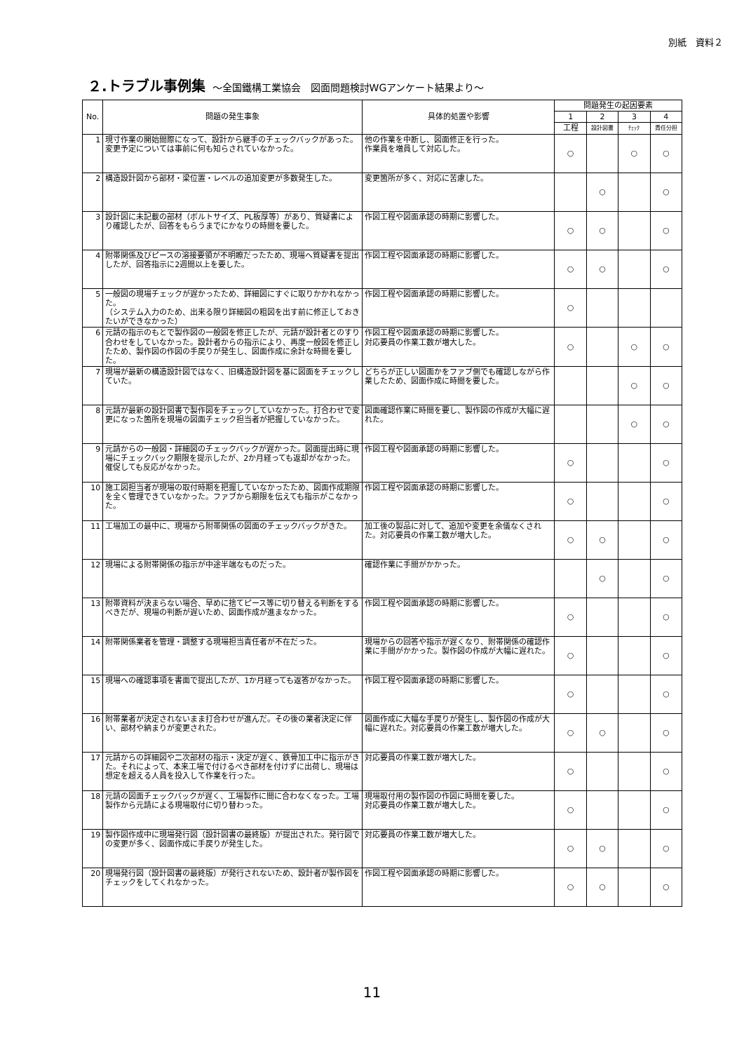別紙　資料２
２.トラブル事例集 ～全国鐵構工業協会　図面問題検討WGアンケート結果より～
| No. | 問題の発生事象 | 具体的処置や影響 | 問題発生の起因要素 | | | |
| --- | --- | --- | --- | --- | --- | --- |
| | | | 1 | 2 | 3 | 4 |
| | | | 工程 | 設計図書 | ﾁｪｯｸ | 責任分担 |
| 1 | 現寸作業の開始間際になって、設計から継手のチェックバックがあった。変更予定については事前に何も知らされていなかった。 | 他の作業を中断し、図面修正を行った。 作業員を増員して対応した。 | ○ | | ○ | ○ |
| 2 | 構造設計図から部材・梁位置・レベルの追加変更が多数発生した。 | 変更箇所が多く、対応に苦慮した。 | | ○ | | ○ |
| 3 | 設計図に未記載の部材（ボルトサイズ、PL板厚等）があり、質疑書により確認したが、回答をもらうまでにかなりの時間を要した。 | 作図工程や図面承認の時期に影響した。 | ○ | ○ | | ○ |
| 4 | 附帯関係及びピースの溶接要領が不明瞭だったため、現場へ質疑書を提出したが、回答指示に2週間以上を要した。 | 作図工程や図面承認の時期に影響した。 | ○ | ○ | | ○ |
| 5 | 一般図の現場チェックが遅かったため、詳細図にすぐに取りかかれなかった。 （システム入力のため、出来る限り詳細図の粗図を出す前に修正しておきたいができなかった） | 作図工程や図面承認の時期に影響した。 | ○ | | | |
| 6 | 元請の指示のもとで製作図の一般図を修正したが、元請が設計者とのすり合わせをしていなかった。設計者からの指示により、再度一般図を修正したため、製作図の作図の手戻りが発生し、図面作成に余計な時間を要した。 | 作図工程や図面承認の時期に影響した。 対応要員の作業工数が増大した。 | ○ | | ○ | ○ |
| 7 | 現場が最新の構造設計図ではなく、旧構造設計図を基に図面をチェックしていた。 | どちらが正しい図面かをファブ側でも確認しながら作業したため、図面作成に時間を要した。 | | | ○ | ○ |
| 8 | 元請が最新の設計図書で製作図をチェックしていなかった。打合わせで変更になった箇所を現場の図面チェック担当者が把握していなかった。 | 図面確認作業に時間を要し、製作図の作成が大幅に遅れた。 | | | ○ | ○ |
| 9 | 元請からの一般図・詳細図のチェックバックが遅かった。図面提出時に現場にチェックバック期限を提示したが、2か月経っても返却がなかった。催促しても反応がなかった。 | 作図工程や図面承認の時期に影響した。 | ○ | | | ○ |
| 10 | 施工図担当者が現場の取付時期を把握していなかったため、図面作成期限を全く管理できていなかった。ファブから期限を伝えても指示がこなかった。 | 作図工程や図面承認の時期に影響した。 | ○ | | | ○ |
| 11 | 工場加工の最中に、現場から附帯関係の図面のチェックバックがきた。 | 加工後の製品に対して、追加や変更を余儀なくされた。対応要員の作業工数が増大した。 | ○ | ○ | | ○ |
| 12 | 現場による附帯関係の指示が中途半端なものだった。 | 確認作業に手間がかかった。 | | ○ | | ○ |
| 13 | 附帯資料が決まらない場合、早めに捨てピース等に切り替える判断をするべきだが、現場の判断が遅いため、図面作成が進まなかった。 | 作図工程や図面承認の時期に影響した。 | ○ | | | ○ |
| 14 | 附帯関係業者を管理・調整する現場担当責任者が不在だった。 | 現場からの回答や指示が遅くなり、附帯関係の確認作業に手間がかかった。製作図の作成が大幅に遅れた。 | ○ | | | ○ |
| 15 | 現場への確認事項を書面で提出したが、1か月経っても返答がなかった。 | 作図工程や図面承認の時期に影響した。 | ○ | | | ○ |
| 16 | 附帯業者が決定されないまま打合わせが進んだ。その後の業者決定に伴い、部材や納まりが変更された。 | 図面作成に大幅な手戻りが発生し、製作図の作成が大幅に遅れた。対応要員の作業工数が増大した。 | ○ | ○ | | ○ |
| 17 | 元請からの詳細図や二次部材の指示・決定が遅く、鉄骨加工中に指示がきた。それによって、本来工場で付けるべき部材を付けずに出荷し、現場は想定を超える人員を投入して作業を行った。 | 対応要員の作業工数が増大した。 | ○ | | | ○ |
| 18 | 元請の図面チェックバックが遅く、工場製作に間に合わなくなった。工場製作から元請による現場取付に切り替わった。 | 現場取付用の製作図の作図に時間を要した。 対応要員の作業工数が増大した。 | ○ | | | ○ |
| 19 | 製作図作成中に現場発行図（設計図書の最終版）が提出された。発行図での変更が多く、図面作成に手戻りが発生した。 | 対応要員の作業工数が増大した。 | ○ | ○ | | ○ |
| 20 | 現場発行図（設計図書の最終版）が発行されないため、設計者が製作図をチェックをしてくれなかった。 | 作図工程や図面承認の時期に影響した。 | ○ | ○ | | ○ |
11